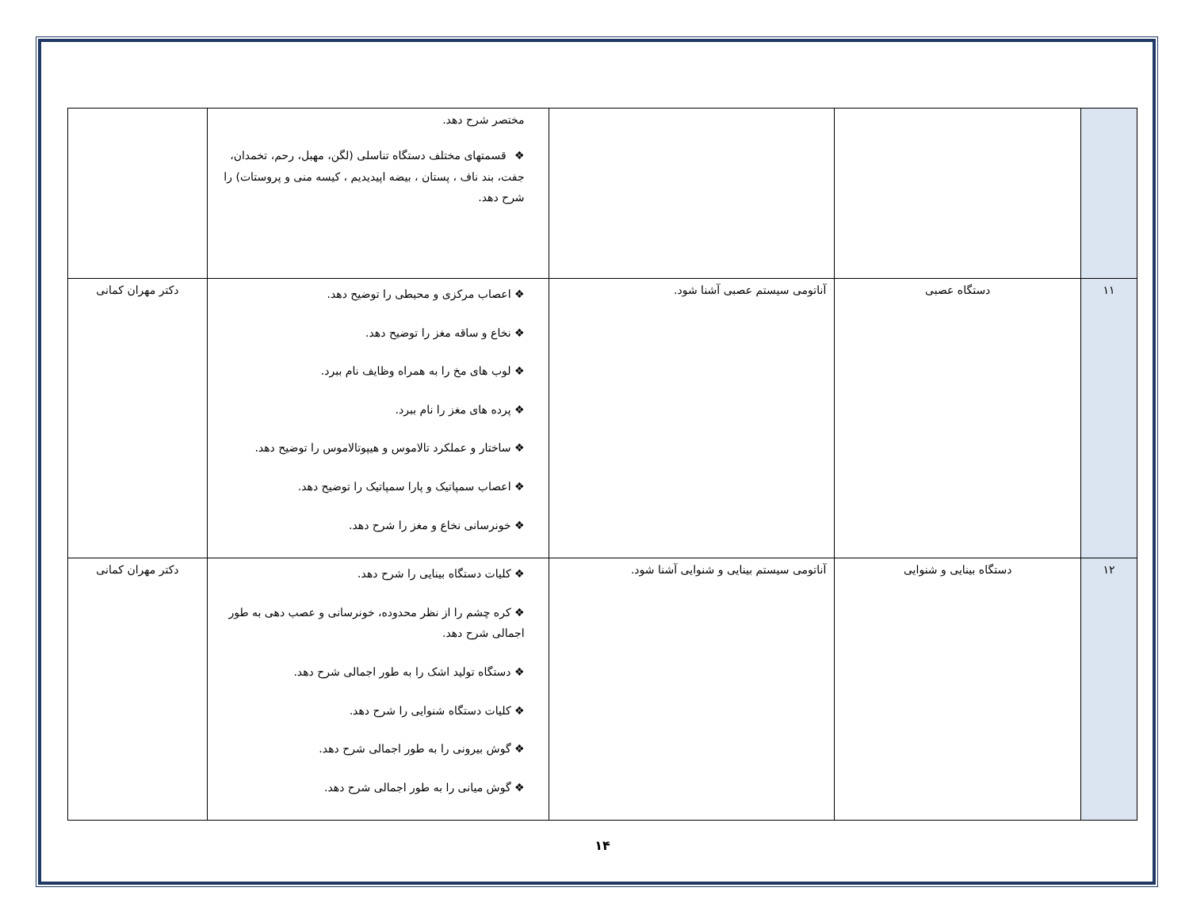| | | | مختصر شرح دهد. ❖ قسمتهای مختلف دستگاه تناسلی (لگن، مهبل، رحم، تخمدان، جفت، بند ناف ، پستان ، بیضه اپیدیدیم ، کیسه منی و پروستات) را شرح دهد. | |
| ۱۱ | دستگاه عصبی | آناتومی سیستم عصبی آشنا شود. | ❖ اعصاب مرکزی و محیطی را توضیح دهد. ❖ نخاع و ساقه مغز را توضیح دهد. ❖ لوب های مخ را به همراه وظایف نام ببرد. ❖ پرده های مغز را نام ببرد. ❖ ساختار و عملکرد تالاموس و هیپوتالاموس را توضیح دهد. ❖ اعصاب سمپاتیک و پارا سمپاتیک را توضیح دهد. ❖ خونرسانی نخاع و مغز را شرح دهد. | دکتر مهران کمانی |
| ۱۲ | دستگاه بینایی و شنوایی | آناتومی سیستم بینایی و شنوایی آشنا شود. | ❖ کلیات دستگاه بینایی را شرح دهد. ❖ کره چشم را از نظر محدوده، خونرسانی و عصب دهی به طور اجمالی شرح دهد. ❖ دستگاه تولید اشک را به طور اجمالی شرح دهد. ❖ کلیات دستگاه شنوایی را شرح دهد. ❖ گوش بیرونی را به طور اجمالی شرح دهد. ❖ گوش میانی را به طور اجمالی شرح دهد. | دکتر مهران کمانی |
۱۴